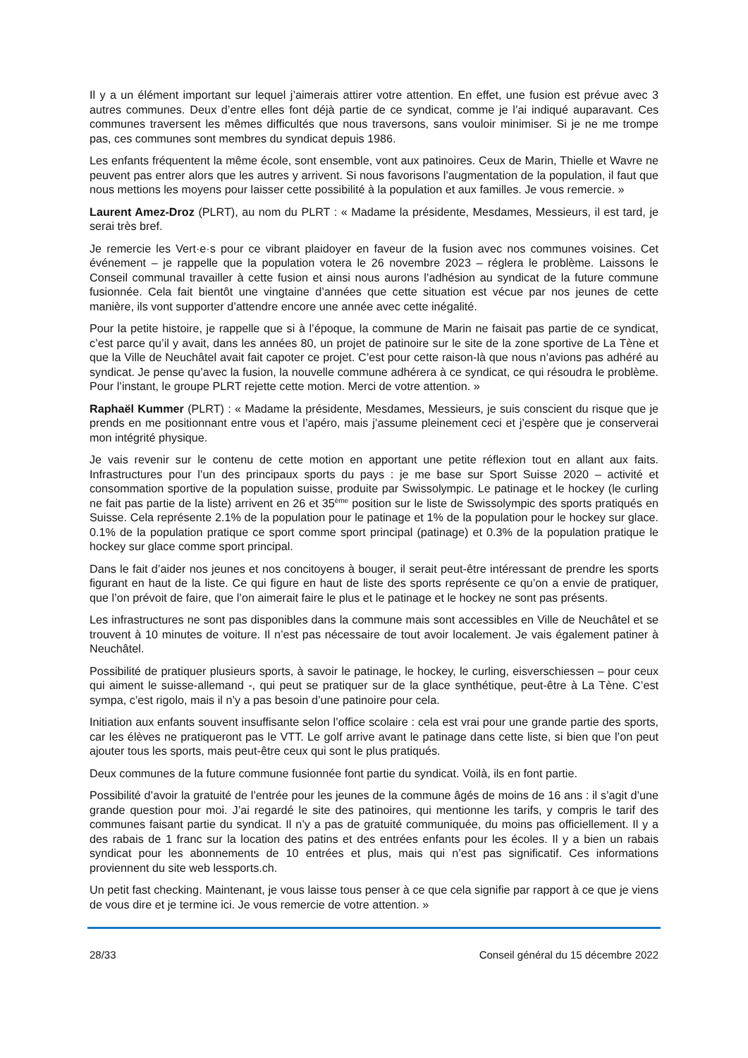Il y a un élément important sur lequel j’aimerais attirer votre attention. En effet, une fusion est prévue avec 3 autres communes. Deux d’entre elles font déjà partie de ce syndicat, comme je l’ai indiqué auparavant. Ces communes traversent les mêmes difficultés que nous traversons, sans vouloir minimiser. Si je ne me trompe pas, ces communes sont membres du syndicat depuis 1986.
Les enfants fréquentent la même école, sont ensemble, vont aux patinoires. Ceux de Marin, Thielle et Wavre ne peuvent pas entrer alors que les autres y arrivent. Si nous favorisons l’augmentation de la population, il faut que nous mettions les moyens pour laisser cette possibilité à la population et aux familles. Je vous remercie. »
Laurent Amez-Droz (PLRT), au nom du PLRT : « Madame la présidente, Mesdames, Messieurs, il est tard, je serai très bref.
Je remercie les Vert·e·s pour ce vibrant plaidoyer en faveur de la fusion avec nos communes voisines. Cet événement – je rappelle que la population votera le 26 novembre 2023 – réglera le problème. Laissons le Conseil communal travailler à cette fusion et ainsi nous aurons l’adhésion au syndicat de la future commune fusionnée. Cela fait bientôt une vingtaine d’années que cette situation est vécue par nos jeunes de cette manière, ils vont supporter d’attendre encore une année avec cette inégalité.
Pour la petite histoire, je rappelle que si à l’époque, la commune de Marin ne faisait pas partie de ce syndicat, c’est parce qu’il y avait, dans les années 80, un projet de patinoire sur le site de la zone sportive de La Tène et que la Ville de Neuchâtel avait fait capoter ce projet. C’est pour cette raison-là que nous n’avions pas adhéré au syndicat. Je pense qu’avec la fusion, la nouvelle commune adhérera à ce syndicat, ce qui résoudra le problème. Pour l’instant, le groupe PLRT rejette cette motion. Merci de votre attention. »
Raphaël Kummer (PLRT) : « Madame la présidente, Mesdames, Messieurs, je suis conscient du risque que je prends en me positionnant entre vous et l’apéro, mais j’assume pleinement ceci et j’espère que je conserverai mon intégrité physique.
Je vais revenir sur le contenu de cette motion en apportant une petite réflexion tout en allant aux faits. Infrastructures pour l’un des principaux sports du pays : je me base sur Sport Suisse 2020 – activité et consommation sportive de la population suisse, produite par Swissolympic. Le patinage et le hockey (le curling ne fait pas partie de la liste) arrivent en 26 et 35<sup>ème</sup> position sur le liste de Swissolympic des sports pratiqués en Suisse. Cela représente 2.1% de la population pour le patinage et 1% de la population pour le hockey sur glace. 0.1% de la population pratique ce sport comme sport principal (patinage) et 0.3% de la population pratique le hockey sur glace comme sport principal.
Dans le fait d’aider nos jeunes et nos concitoyens à bouger, il serait peut-être intéressant de prendre les sports figurant en haut de la liste. Ce qui figure en haut de liste des sports représente ce qu’on a envie de pratiquer, que l’on prévoit de faire, que l’on aimerait faire le plus et le patinage et le hockey ne sont pas présents.
Les infrastructures ne sont pas disponibles dans la commune mais sont accessibles en Ville de Neuchâtel et se trouvent à 10 minutes de voiture. Il n’est pas nécessaire de tout avoir localement. Je vais également patiner à Neuchâtel.
Possibilité de pratiquer plusieurs sports, à savoir le patinage, le hockey, le curling, eisverschiessen – pour ceux qui aiment le suisse-allemand -, qui peut se pratiquer sur de la glace synthétique, peut-être à La Tène. C’est sympa, c’est rigolo, mais il n’y a pas besoin d’une patinoire pour cela.
Initiation aux enfants souvent insuffisante selon l’office scolaire : cela est vrai pour une grande partie des sports, car les élèves ne pratiqueront pas le VTT. Le golf arrive avant le patinage dans cette liste, si bien que l’on peut ajouter tous les sports, mais peut-être ceux qui sont le plus pratiqués.
Deux communes de la future commune fusionnée font partie du syndicat. Voilà, ils en font partie.
Possibilité d’avoir la gratuité de l’entrée pour les jeunes de la commune âgés de moins de 16 ans : il s’agit d’une grande question pour moi. J’ai regardé le site des patinoires, qui mentionne les tarifs, y compris le tarif des communes faisant partie du syndicat. Il n’y a pas de gratuité communiquée, du moins pas officiellement. Il y a des rabais de 1 franc sur la location des patins et des entrées enfants pour les écoles. Il y a bien un rabais syndicat pour les abonnements de 10 entrées et plus, mais qui n’est pas significatif. Ces informations proviennent du site web lessports.ch.
Un petit fast checking. Maintenant, je vous laisse tous penser à ce que cela signifie par rapport à ce que je viens de vous dire et je termine ici. Je vous remercie de votre attention. »
28/33 Conseil général du 15 décembre 2022